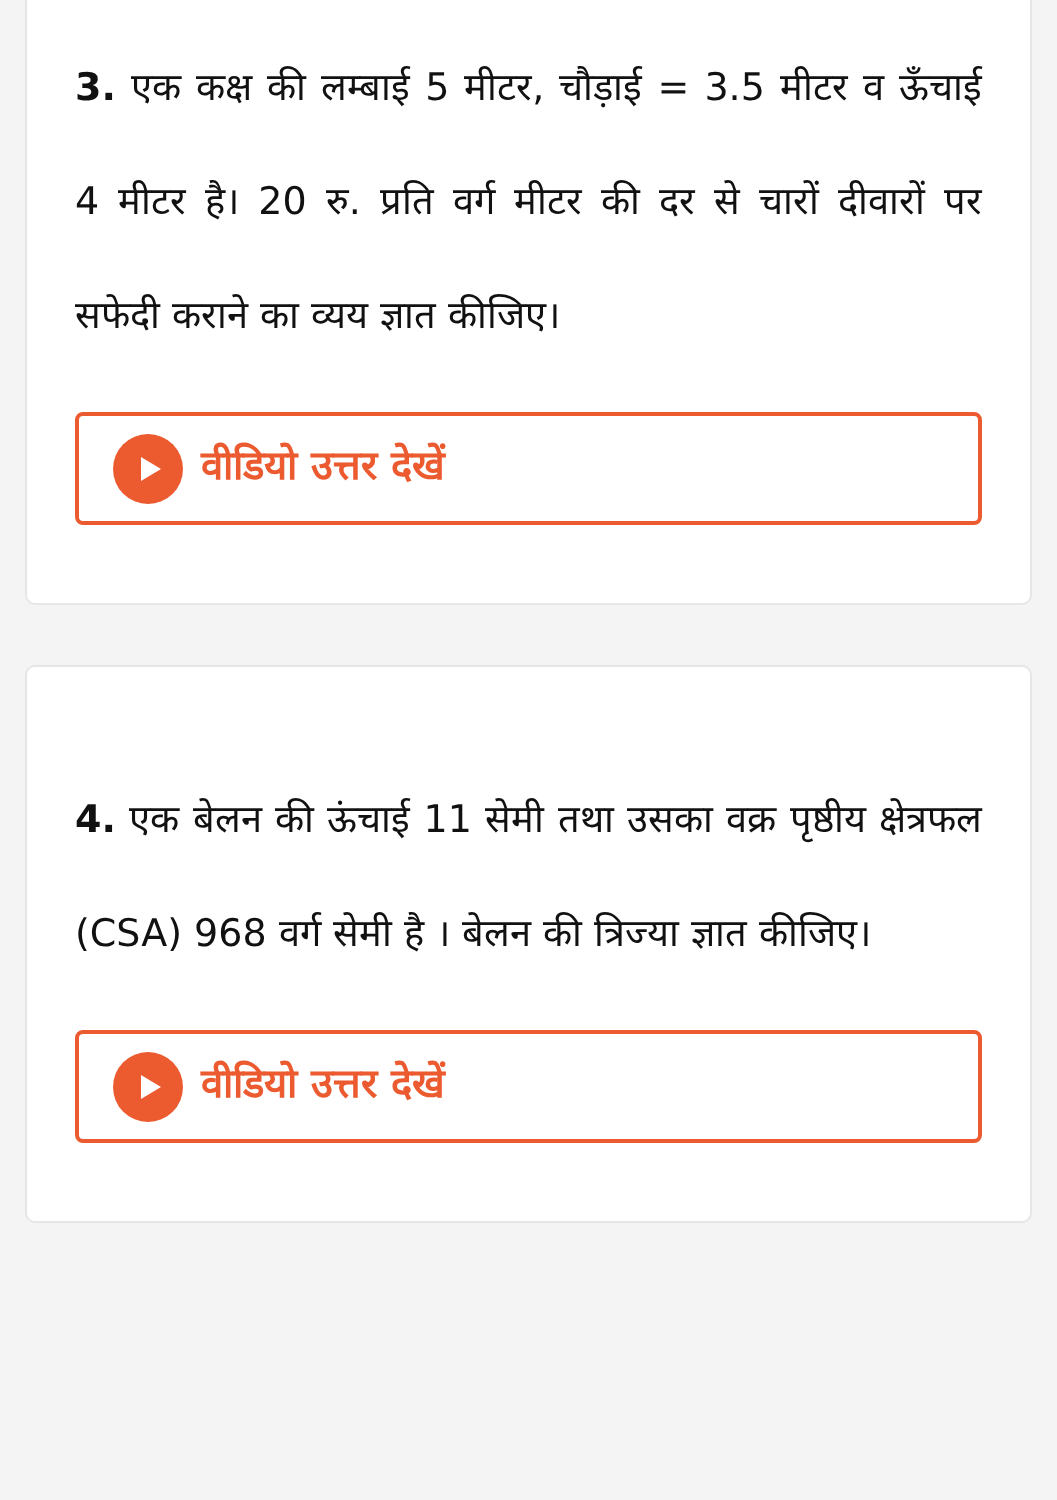3. एक कक्ष की लम्बाई 5 मीटर, चौड़ाई = 3.5 मीटर व ऊँचाई 4 मीटर है। 20 रु. प्रति वर्ग मीटर की दर से चारों दीवारों पर सफेदी कराने का व्यय ज्ञात कीजिए।
वीडियो उत्तर देखें
4. एक बेलन की ऊंचाई 11 सेमी तथा उसका वक्र पृष्ठीय क्षेत्रफल (CSA) 968 वर्ग सेमी है । बेलन की त्रिज्या ज्ञात कीजिए।
वीडियो उत्तर देखें